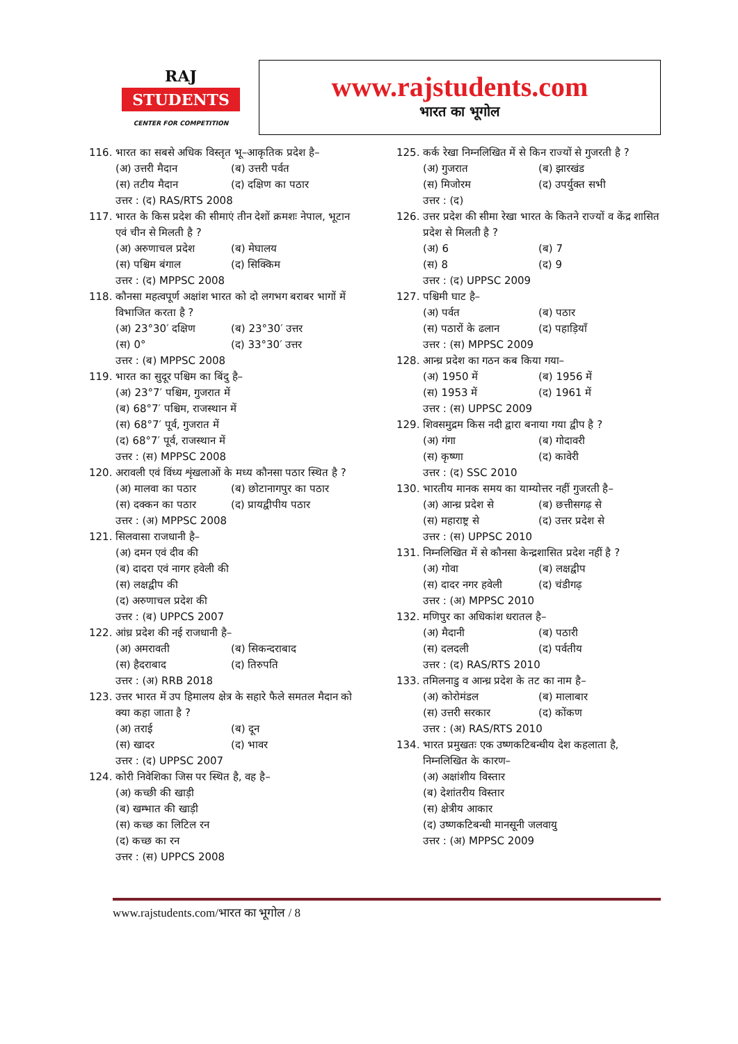RAJ
STUDENTS
CENTER FOR COMPETITION
www.rajstudents.com
भारत का भूगोल
116. भारत का सबसे अधिक विस्तृत भू–आकृतिक प्रदेश है–
(अ) उत्तरी मैदान (ब) उत्तरी पर्वत (स) तटीय मैदान (द) दक्षिण का पठार
उत्तर : (द) RAS/RTS 2008
117. भारत के किस प्रदेश की सीमाएं तीन देशों क्रमशः नेपाल, भूटान एवं चीन से मिलती है ?
(अ) अरुणाचल प्रदेश (ब) मेघालय (स) पश्चिम बंगाल (द) सिक्किम
उत्तर : (द) MPPSC 2008
118. कौनसा महत्वपूर्ण अक्षांश भारत को दो लगभग बराबर भागों में विभाजित करता है ?
(अ) 23°30′ दक्षिण (ब) 23°30′ उत्तर (स) 0° (द) 33°30′ उत्तर
उत्तर : (ब) MPPSC 2008
119. भारत का सुदूर पश्चिम का बिंदु है–
(अ) 23°7′ पश्चिम, गुजरात में
(ब) 68°7′ पश्चिम, राजस्थान में
(स) 68°7′ पूर्व, गुजरात में
(द) 68°7′ पूर्व, राजस्थान में
उत्तर : (स) MPPSC 2008
120. अरावली एवं विंध्य शृंखलाओं के मध्य कौनसा पठार स्थित है ?
(अ) मालवा का पठार (ब) छोटानागपुर का पठार (स) दक्कन का पठार (द) प्रायद्वीपीय पठार
उत्तर : (अ) MPPSC 2008
121. सिलवासा राजधानी है–
(अ) दमन एवं दीव की
(ब) दादरा एवं नागर हवेली की
(स) लक्षद्वीप की
(द) अरुणाचल प्रदेश की
उत्तर : (ब) UPPCS 2007
122. आंध्र प्रदेश की नई राजधानी है–
(अ) अमरावती (ब) सिकन्दराबाद (स) हैदराबाद (द) तिरुपति
उत्तर : (अ) RRB 2018
123. उत्तर भारत में उप हिमालय क्षेत्र के सहारे फैले समतल मैदान को क्या कहा जाता है ?
(अ) तराई (ब) दून (स) खादर (द) भावर
उत्तर : (द) UPPSC 2007
124. कोरी निवेशिका जिस पर स्थित है, वह है–
(अ) कच्छी की खाड़ी
(ब) खम्भात की खाड़ी
(स) कच्छ का लिटिल रन
(द) कच्छ का रन
उत्तर : (स) UPPCS 2008
125. कर्क रेखा निम्नलिखित में से किन राज्यों से गुजरती है ?
(अ) गुजरात (ब) झारखंड (स) मिजोरम (द) उपर्युक्त सभी
उत्तर : (द)
126. उत्तर प्रदेश की सीमा रेखा भारत के कितने राज्यों व केंद्र शासित प्रदेश से मिलती है ?
(अ) 6 (ब) 7 (स) 8 (द) 9
उत्तर : (द) UPPSC 2009
127. पश्चिमी घाट है–
(अ) पर्वत (ब) पठार (स) पठारों के ढलान (द) पहाड़ियाँ
उत्तर : (स) MPPSC 2009
128. आन्ध्र प्रदेश का गठन कब किया गया–
(अ) 1950 में (ब) 1956 में (स) 1953 में (द) 1961 में
उत्तर : (स) UPPSC 2009
129. शिवसमुद्रम किस नदी द्वारा बनाया गया द्वीप है ?
(अ) गंगा (ब) गोदावरी (स) कृष्णा (द) कावेरी
उत्तर : (द) SSC 2010
130. भारतीय मानक समय का याम्योत्तर नहीं गुजरती है–
(अ) आन्ध्र प्रदेश से (ब) छत्तीसगढ़ से (स) महाराष्ट्र से (द) उत्तर प्रदेश से
उत्तर : (स) UPPSC 2010
131. निम्नलिखित में से कौनसा केन्द्रशासित प्रदेश नहीं है ?
(अ) गोवा (ब) लक्षद्वीप (स) दादर नगर हवेली (द) चंडीगढ़
उत्तर : (अ) MPPSC 2010
132. मणिपुर का अधिकांश धरातल है–
(अ) मैदानी (ब) पठारी (स) दलदली (द) पर्वतीय
उत्तर : (द) RAS/RTS 2010
133. तमिलनाडु व आन्ध्र प्रदेश के तट का नाम है–
(अ) कोरोमंडल (ब) मालाबार (स) उत्तरी सरकार (द) कोंकण
उत्तर : (अ) RAS/RTS 2010
134. भारत प्रमुखतः एक उष्णकटिबन्धीय देश कहलाता है, निम्नलिखित के कारण–
(अ) अक्षांशीय विस्तार
(ब) देशांतरीय विस्तार
(स) क्षेत्रीय आकार
(द) उष्णकटिबन्धी मानसूनी जलवायु
उत्तर : (अ) MPPSC 2009
www.rajstudents.com/भारत का भूगोल / 8